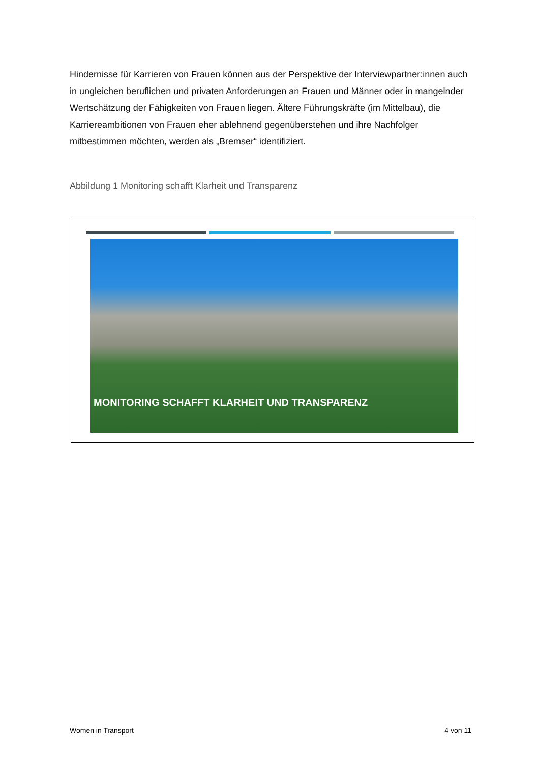Hindernisse für Karrieren von Frauen können aus der Perspektive der Interviewpartner:innen auch in ungleichen beruflichen und privaten Anforderungen an Frauen und Männer oder in mangelnder Wertschätzung der Fähigkeiten von Frauen liegen. Ältere Führungskräfte (im Mittelbau), die Karriereambitionen von Frauen eher ablehnend gegenüberstehen und ihre Nachfolger mitbestimmen möchten, werden als „Bremser“ identifiziert.
Abbildung 1 Monitoring schafft Klarheit und Transparenz
MONITORING SCHAFFT KLARHEIT UND TRANSPARENZ
Women in Transport 4 von 11